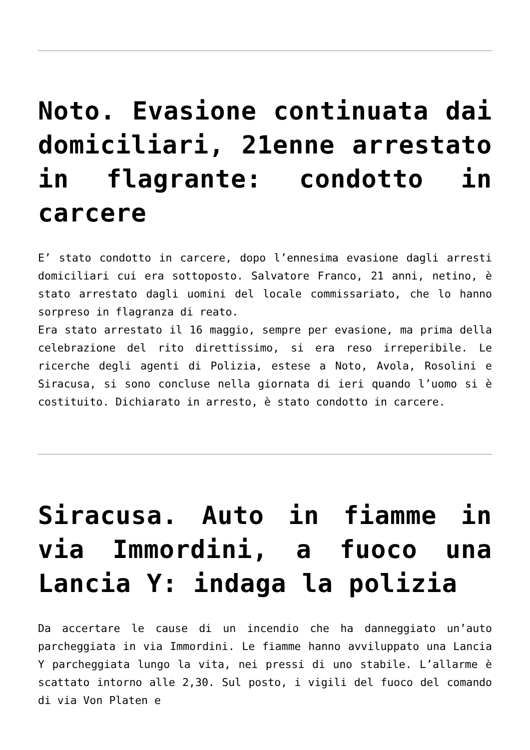Noto. Evasione continuata dai domiciliari, 21enne arrestato in flagrante: condotto in carcere
E’ stato condotto in carcere, dopo l’ennesima evasione dagli arresti domiciliari cui era sottoposto. Salvatore Franco, 21 anni, netino, è stato arrestato dagli uomini del locale commissariato, che lo hanno sorpreso in flagranza di reato.
Era stato arrestato il 16 maggio, sempre per evasione, ma prima della celebrazione del rito direttissimo, si era reso irreperibile. Le ricerche degli agenti di Polizia, estese a Noto, Avola, Rosolini e Siracusa, si sono concluse nella giornata di ieri quando l’uomo si è costituito. Dichiarato in arresto, è stato condotto in carcere.
Siracusa. Auto in fiamme in via Immordini, a fuoco una Lancia Y: indaga la polizia
Da accertare le cause di un incendio che ha danneggiato un’auto parcheggiata in via Immordini. Le fiamme hanno avviluppato una Lancia Y parcheggiata lungo la vita, nei pressi di uno stabile. L’allarme è scattato intorno alle 2,30. Sul posto, i vigili del fuoco del comando di via Von Platen e